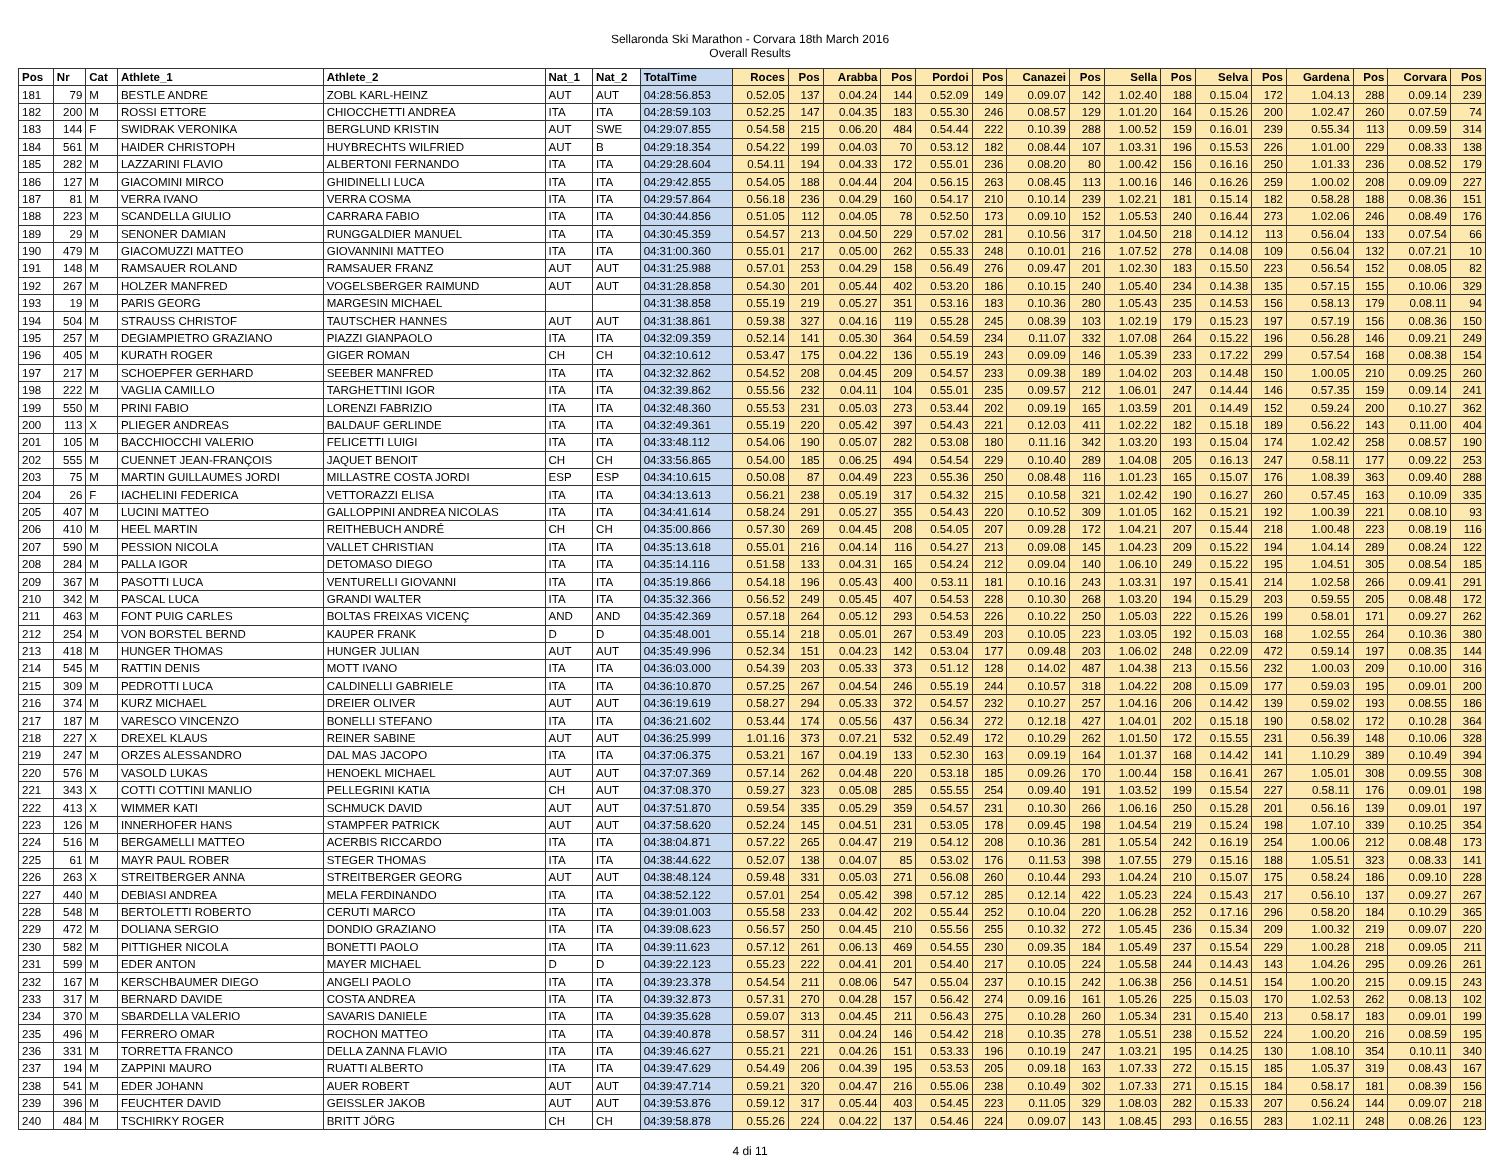Sellaronda Ski Marathon - Corvara 18th March 2016
Overall Results
| Pos | Nr | Cat | Athlete_1 | Athlete_2 | Nat_1 | Nat_2 | TotalTime | Roces | Pos | Arabba | Pos | Pordoi | Pos | Canazei | Pos | Sella | Pos | Selva | Pos | Gardena | Pos | Corvara | Pos |
| --- | --- | --- | --- | --- | --- | --- | --- | --- | --- | --- | --- | --- | --- | --- | --- | --- | --- | --- | --- | --- | --- | --- | --- |
| 181 | 79 | M | BESTLE ANDRE | ZOBL KARL-HEINZ | AUT | AUT | 04:28:56.853 | 0.52.05 | 137 | 0.04.24 | 144 | 0.52.09 | 149 | 0.09.07 | 142 | 1.02.40 | 188 | 0.15.04 | 172 | 1.04.13 | 288 | 0.09.14 | 239 |
| 182 | 200 | M | ROSSI ETTORE | CHIOCCHETTI ANDREA | ITA | ITA | 04:28:59.103 | 0.52.25 | 147 | 0.04.35 | 183 | 0.55.30 | 246 | 0.08.57 | 129 | 1.01.20 | 164 | 0.15.26 | 200 | 1.02.47 | 260 | 0.07.59 | 74 |
| 183 | 144 | F | SWIDRAK VERONIKA | BERGLUND KRISTIN | AUT | SWE | 04:29:07.855 | 0.54.58 | 215 | 0.06.20 | 484 | 0.54.44 | 222 | 0.10.39 | 288 | 1.00.52 | 159 | 0.16.01 | 239 | 0.55.34 | 113 | 0.09.59 | 314 |
| 184 | 561 | M | HAIDER CHRISTOPH | HUYBRECHTS WILFRIED | AUT | B | 04:29:18.354 | 0.54.22 | 199 | 0.04.03 | 70 | 0.53.12 | 182 | 0.08.44 | 107 | 1.03.31 | 196 | 0.15.53 | 226 | 1.01.00 | 229 | 0.08.33 | 138 |
| 185 | 282 | M | LAZZARINI FLAVIO | ALBERTONI FERNANDO | ITA | ITA | 04:29:28.604 | 0.54.11 | 194 | 0.04.33 | 172 | 0.55.01 | 236 | 0.08.20 | 80 | 1.00.42 | 156 | 0.16.16 | 250 | 1.01.33 | 236 | 0.08.52 | 179 |
| 186 | 127 | M | GIACOMINI MIRCO | GHIDINELLI LUCA | ITA | ITA | 04:29:42.855 | 0.54.05 | 188 | 0.04.44 | 204 | 0.56.15 | 263 | 0.08.45 | 113 | 1.00.16 | 146 | 0.16.26 | 259 | 1.00.02 | 208 | 0.09.09 | 227 |
| 187 | 81 | M | VERRA IVANO | VERRA COSMA | ITA | ITA | 04:29:57.864 | 0.56.18 | 236 | 0.04.29 | 160 | 0.54.17 | 210 | 0.10.14 | 239 | 1.02.21 | 181 | 0.15.14 | 182 | 0.58.28 | 188 | 0.08.36 | 151 |
| 188 | 223 | M | SCANDELLA GIULIO | CARRARA FABIO | ITA | ITA | 04:30:44.856 | 0.51.05 | 112 | 0.04.05 | 78 | 0.52.50 | 173 | 0.09.10 | 152 | 1.05.53 | 240 | 0.16.44 | 273 | 1.02.06 | 246 | 0.08.49 | 176 |
| 189 | 29 | M | SENONER DAMIAN | RUNGGALDIER MANUEL | ITA | ITA | 04:30:45.359 | 0.54.57 | 213 | 0.04.50 | 229 | 0.57.02 | 281 | 0.10.56 | 317 | 1.04.50 | 218 | 0.14.12 | 113 | 0.56.04 | 133 | 0.07.54 | 66 |
| 190 | 479 | M | GIACOMUZZI MATTEO | GIOVANNINI MATTEO | ITA | ITA | 04:31:00.360 | 0.55.01 | 217 | 0.05.00 | 262 | 0.55.33 | 248 | 0.10.01 | 216 | 1.07.52 | 278 | 0.14.08 | 109 | 0.56.04 | 132 | 0.07.21 | 10 |
| 191 | 148 | M | RAMSAUER ROLAND | RAMSAUER FRANZ | AUT | AUT | 04:31:25.988 | 0.57.01 | 253 | 0.04.29 | 158 | 0.56.49 | 276 | 0.09.47 | 201 | 1.02.30 | 183 | 0.15.50 | 223 | 0.56.54 | 152 | 0.08.05 | 82 |
| 192 | 267 | M | HOLZER MANFRED | VOGELSBERGER RAIMUND | AUT | AUT | 04:31:28.858 | 0.54.30 | 201 | 0.05.44 | 402 | 0.53.20 | 186 | 0.10.15 | 240 | 1.05.40 | 234 | 0.14.38 | 135 | 0.57.15 | 155 | 0.10.06 | 329 |
| 193 | 19 | M | PARIS GEORG | MARGESIN MICHAEL | | | 04:31:38.858 | 0.55.19 | 219 | 0.05.27 | 351 | 0.53.16 | 183 | 0.10.36 | 280 | 1.05.43 | 235 | 0.14.53 | 156 | 0.58.13 | 179 | 0.08.11 | 94 |
| 194 | 504 | M | STRAUSS CHRISTOF | TAUTSCHER HANNES | AUT | AUT | 04:31:38.861 | 0.59.38 | 327 | 0.04.16 | 119 | 0.55.28 | 245 | 0.08.39 | 103 | 1.02.19 | 179 | 0.15.23 | 197 | 0.57.19 | 156 | 0.08.36 | 150 |
| 195 | 257 | M | DEGIAMPIETRO GRAZIANO | PIAZZI GIANPAOLO | ITA | ITA | 04:32:09.359 | 0.52.14 | 141 | 0.05.30 | 364 | 0.54.59 | 234 | 0.11.07 | 332 | 1.07.08 | 264 | 0.15.22 | 196 | 0.56.28 | 146 | 0.09.21 | 249 |
| 196 | 405 | M | KURATH ROGER | GIGER ROMAN | CH | CH | 04:32:10.612 | 0.53.47 | 175 | 0.04.22 | 136 | 0.55.19 | 243 | 0.09.09 | 146 | 1.05.39 | 233 | 0.17.22 | 299 | 0.57.54 | 168 | 0.08.38 | 154 |
| 197 | 217 | M | SCHOEPFER GERHARD | SEEBER MANFRED | ITA | ITA | 04:32:32.862 | 0.54.52 | 208 | 0.04.45 | 209 | 0.54.57 | 233 | 0.09.38 | 189 | 1.04.02 | 203 | 0.14.48 | 150 | 1.00.05 | 210 | 0.09.25 | 260 |
| 198 | 222 | M | VAGLIA CAMILLO | TARGHETTINI IGOR | ITA | ITA | 04:32:39.862 | 0.55.56 | 232 | 0.04.11 | 104 | 0.55.01 | 235 | 0.09.57 | 212 | 1.06.01 | 247 | 0.14.44 | 146 | 0.57.35 | 159 | 0.09.14 | 241 |
| 199 | 550 | M | PRINI FABIO | LORENZI FABRIZIO | ITA | ITA | 04:32:48.360 | 0.55.53 | 231 | 0.05.03 | 273 | 0.53.44 | 202 | 0.09.19 | 165 | 1.03.59 | 201 | 0.14.49 | 152 | 0.59.24 | 200 | 0.10.27 | 362 |
| 200 | 113 | X | PLIEGER ANDREAS | BALDAUF GERLINDE | ITA | ITA | 04:32:49.361 | 0.55.19 | 220 | 0.05.42 | 397 | 0.54.43 | 221 | 0.12.03 | 411 | 1.02.22 | 182 | 0.15.18 | 189 | 0.56.22 | 143 | 0.11.00 | 404 |
| 201 | 105 | M | BACCHIOCCHI VALERIO | FELICETTI LUIGI | ITA | ITA | 04:33:48.112 | 0.54.06 | 190 | 0.05.07 | 282 | 0.53.08 | 180 | 0.11.16 | 342 | 1.03.20 | 193 | 0.15.04 | 174 | 1.02.42 | 258 | 0.08.57 | 190 |
| 202 | 555 | M | CUENNET JEAN-FRANÇOIS | JAQUET BENOIT | CH | CH | 04:33:56.865 | 0.54.00 | 185 | 0.06.25 | 494 | 0.54.54 | 229 | 0.10.40 | 289 | 1.04.08 | 205 | 0.16.13 | 247 | 0.58.11 | 177 | 0.09.22 | 253 |
| 203 | 75 | M | MARTIN GUILLAUMES JORDI | MILLASTRE COSTA JORDI | ESP | ESP | 04:34:10.615 | 0.50.08 | 87 | 0.04.49 | 223 | 0.55.36 | 250 | 0.08.48 | 116 | 1.01.23 | 165 | 0.15.07 | 176 | 1.08.39 | 363 | 0.09.40 | 288 |
| 204 | 26 | F | IACHELINI FEDERICA | VETTORAZZI ELISA | ITA | ITA | 04:34:13.613 | 0.56.21 | 238 | 0.05.19 | 317 | 0.54.32 | 215 | 0.10.58 | 321 | 1.02.42 | 190 | 0.16.27 | 260 | 0.57.45 | 163 | 0.10.09 | 335 |
| 205 | 407 | M | LUCINI MATTEO | GALLOPPINI ANDREA NICOLAS | ITA | ITA | 04:34:41.614 | 0.58.24 | 291 | 0.05.27 | 355 | 0.54.43 | 220 | 0.10.52 | 309 | 1.01.05 | 162 | 0.15.21 | 192 | 1.00.39 | 221 | 0.08.10 | 93 |
| 206 | 410 | M | HEEL MARTIN | REITHEBUCH ANDRÉ | CH | CH | 04:35:00.866 | 0.57.30 | 269 | 0.04.45 | 208 | 0.54.05 | 207 | 0.09.28 | 172 | 1.04.21 | 207 | 0.15.44 | 218 | 1.00.48 | 223 | 0.08.19 | 116 |
| 207 | 590 | M | PESSION NICOLA | VALLET CHRISTIAN | ITA | ITA | 04:35:13.618 | 0.55.01 | 216 | 0.04.14 | 116 | 0.54.27 | 213 | 0.09.08 | 145 | 1.04.23 | 209 | 0.15.22 | 194 | 1.04.14 | 289 | 0.08.24 | 122 |
| 208 | 284 | M | PALLA IGOR | DETOMASO DIEGO | ITA | ITA | 04:35:14.116 | 0.51.58 | 133 | 0.04.31 | 165 | 0.54.24 | 212 | 0.09.04 | 140 | 1.06.10 | 249 | 0.15.22 | 195 | 1.04.51 | 305 | 0.08.54 | 185 |
| 209 | 367 | M | PASOTTI LUCA | VENTURELLI GIOVANNI | ITA | ITA | 04:35:19.866 | 0.54.18 | 196 | 0.05.43 | 400 | 0.53.11 | 181 | 0.10.16 | 243 | 1.03.31 | 197 | 0.15.41 | 214 | 1.02.58 | 266 | 0.09.41 | 291 |
| 210 | 342 | M | PASCAL LUCA | GRANDI WALTER | ITA | ITA | 04:35:32.366 | 0.56.52 | 249 | 0.05.45 | 407 | 0.54.53 | 228 | 0.10.30 | 268 | 1.03.20 | 194 | 0.15.29 | 203 | 0.59.55 | 205 | 0.08.48 | 172 |
| 211 | 463 | M | FONT PUIG CARLES | BOLTAS FREIXAS VICENÇ | AND | AND | 04:35:42.369 | 0.57.18 | 264 | 0.05.12 | 293 | 0.54.53 | 226 | 0.10.22 | 250 | 1.05.03 | 222 | 0.15.26 | 199 | 0.58.01 | 171 | 0.09.27 | 262 |
| 212 | 254 | M | VON BORSTEL BERND | KAUPER FRANK | D | D | 04:35:48.001 | 0.55.14 | 218 | 0.05.01 | 267 | 0.53.49 | 203 | 0.10.05 | 223 | 1.03.05 | 192 | 0.15.03 | 168 | 1.02.55 | 264 | 0.10.36 | 380 |
| 213 | 418 | M | HUNGER THOMAS | HUNGER JULIAN | AUT | AUT | 04:35:49.996 | 0.52.34 | 151 | 0.04.23 | 142 | 0.53.04 | 177 | 0.09.48 | 203 | 1.06.02 | 248 | 0.22.09 | 472 | 0.59.14 | 197 | 0.08.35 | 144 |
| 214 | 545 | M | RATTIN DENIS | MOTT IVANO | ITA | ITA | 04:36:03.000 | 0.54.39 | 203 | 0.05.33 | 373 | 0.51.12 | 128 | 0.14.02 | 487 | 1.04.38 | 213 | 0.15.56 | 232 | 1.00.03 | 209 | 0.10.00 | 316 |
| 215 | 309 | M | PEDROTTI LUCA | CALDINELLI GABRIELE | ITA | ITA | 04:36:10.870 | 0.57.25 | 267 | 0.04.54 | 246 | 0.55.19 | 244 | 0.10.57 | 318 | 1.04.22 | 208 | 0.15.09 | 177 | 0.59.03 | 195 | 0.09.01 | 200 |
| 216 | 374 | M | KURZ MICHAEL | DREIER OLIVER | AUT | AUT | 04:36:19.619 | 0.58.27 | 294 | 0.05.33 | 372 | 0.54.57 | 232 | 0.10.27 | 257 | 1.04.16 | 206 | 0.14.42 | 139 | 0.59.02 | 193 | 0.08.55 | 186 |
| 217 | 187 | M | VARESCO VINCENZO | BONELLI STEFANO | ITA | ITA | 04:36:21.602 | 0.53.44 | 174 | 0.05.56 | 437 | 0.56.34 | 272 | 0.12.18 | 427 | 1.04.01 | 202 | 0.15.18 | 190 | 0.58.02 | 172 | 0.10.28 | 364 |
| 218 | 227 | X | DREXEL KLAUS | REINER SABINE | AUT | AUT | 04:36:25.999 | 1.01.16 | 373 | 0.07.21 | 532 | 0.52.49 | 172 | 0.10.29 | 262 | 1.01.50 | 172 | 0.15.55 | 231 | 0.56.39 | 148 | 0.10.06 | 328 |
| 219 | 247 | M | ORZES ALESSANDRO | DAL MAS JACOPO | ITA | ITA | 04:37:06.375 | 0.53.21 | 167 | 0.04.19 | 133 | 0.52.30 | 163 | 0.09.19 | 164 | 1.01.37 | 168 | 0.14.42 | 141 | 1.10.29 | 389 | 0.10.49 | 394 |
| 220 | 576 | M | VASOLD LUKAS | HENOEKL MICHAEL | AUT | AUT | 04:37:07.369 | 0.57.14 | 262 | 0.04.48 | 220 | 0.53.18 | 185 | 0.09.26 | 170 | 1.00.44 | 158 | 0.16.41 | 267 | 1.05.01 | 308 | 0.09.55 | 308 |
| 221 | 343 | X | COTTI COTTINI MANLIO | PELLEGRINI KATIA | CH | AUT | 04:37:08.370 | 0.59.27 | 323 | 0.05.08 | 285 | 0.55.55 | 254 | 0.09.40 | 191 | 1.03.52 | 199 | 0.15.54 | 227 | 0.58.11 | 176 | 0.09.01 | 198 |
| 222 | 413 | X | WIMMER KATI | SCHMUCK DAVID | AUT | AUT | 04:37:51.870 | 0.59.54 | 335 | 0.05.29 | 359 | 0.54.57 | 231 | 0.10.30 | 266 | 1.06.16 | 250 | 0.15.28 | 201 | 0.56.16 | 139 | 0.09.01 | 197 |
| 223 | 126 | M | INNERHOFER HANS | STAMPFER PATRICK | AUT | AUT | 04:37:58.620 | 0.52.24 | 145 | 0.04.51 | 231 | 0.53.05 | 178 | 0.09.45 | 198 | 1.04.54 | 219 | 0.15.24 | 198 | 1.07.10 | 339 | 0.10.25 | 354 |
| 224 | 516 | M | BERGAMELLI MATTEO | ACERBIS RICCARDO | ITA | ITA | 04:38:04.871 | 0.57.22 | 265 | 0.04.47 | 219 | 0.54.12 | 208 | 0.10.36 | 281 | 1.05.54 | 242 | 0.16.19 | 254 | 1.00.06 | 212 | 0.08.48 | 173 |
| 225 | 61 | M | MAYR PAUL ROBER | STEGER THOMAS | ITA | ITA | 04:38:44.622 | 0.52.07 | 138 | 0.04.07 | 85 | 0.53.02 | 176 | 0.11.53 | 398 | 1.07.55 | 279 | 0.15.16 | 188 | 1.05.51 | 323 | 0.08.33 | 141 |
| 226 | 263 | X | STREITBERGER ANNA | STREITBERGER GEORG | AUT | AUT | 04:38:48.124 | 0.59.48 | 331 | 0.05.03 | 271 | 0.56.08 | 260 | 0.10.44 | 293 | 1.04.24 | 210 | 0.15.07 | 175 | 0.58.24 | 186 | 0.09.10 | 228 |
| 227 | 440 | M | DEBIASI ANDREA | MELA FERDINANDO | ITA | ITA | 04:38:52.122 | 0.57.01 | 254 | 0.05.42 | 398 | 0.57.12 | 285 | 0.12.14 | 422 | 1.05.23 | 224 | 0.15.43 | 217 | 0.56.10 | 137 | 0.09.27 | 267 |
| 228 | 548 | M | BERTOLETTI ROBERTO | CERUTI MARCO | ITA | ITA | 04:39:01.003 | 0.55.58 | 233 | 0.04.42 | 202 | 0.55.44 | 252 | 0.10.04 | 220 | 1.06.28 | 252 | 0.17.16 | 296 | 0.58.20 | 184 | 0.10.29 | 365 |
| 229 | 472 | M | DOLIANA SERGIO | DONDIO GRAZIANO | ITA | ITA | 04:39:08.623 | 0.56.57 | 250 | 0.04.45 | 210 | 0.55.56 | 255 | 0.10.32 | 272 | 1.05.45 | 236 | 0.15.34 | 209 | 1.00.32 | 219 | 0.09.07 | 220 |
| 230 | 582 | M | PITTIGHER NICOLA | BONETTI PAOLO | ITA | ITA | 04:39:11.623 | 0.57.12 | 261 | 0.06.13 | 469 | 0.54.55 | 230 | 0.09.35 | 184 | 1.05.49 | 237 | 0.15.54 | 229 | 1.00.28 | 218 | 0.09.05 | 211 |
| 231 | 599 | M | EDER ANTON | MAYER MICHAEL | D | D | 04:39:22.123 | 0.55.23 | 222 | 0.04.41 | 201 | 0.54.40 | 217 | 0.10.05 | 224 | 1.05.58 | 244 | 0.14.43 | 143 | 1.04.26 | 295 | 0.09.26 | 261 |
| 232 | 167 | M | KERSCHBAUMER DIEGO | ANGELI PAOLO | ITA | ITA | 04:39:23.378 | 0.54.54 | 211 | 0.08.06 | 547 | 0.55.04 | 237 | 0.10.15 | 242 | 1.06.38 | 256 | 0.14.51 | 154 | 1.00.20 | 215 | 0.09.15 | 243 |
| 233 | 317 | M | BERNARD DAVIDE | COSTA ANDREA | ITA | ITA | 04:39:32.873 | 0.57.31 | 270 | 0.04.28 | 157 | 0.56.42 | 274 | 0.09.16 | 161 | 1.05.26 | 225 | 0.15.03 | 170 | 1.02.53 | 262 | 0.08.13 | 102 |
| 234 | 370 | M | SBARDELLA VALERIO | SAVARIS DANIELE | ITA | ITA | 04:39:35.628 | 0.59.07 | 313 | 0.04.45 | 211 | 0.56.43 | 275 | 0.10.28 | 260 | 1.05.34 | 231 | 0.15.40 | 213 | 0.58.17 | 183 | 0.09.01 | 199 |
| 235 | 496 | M | FERRERO OMAR | ROCHON MATTEO | ITA | ITA | 04:39:40.878 | 0.58.57 | 311 | 0.04.24 | 146 | 0.54.42 | 218 | 0.10.35 | 278 | 1.05.51 | 238 | 0.15.52 | 224 | 1.00.20 | 216 | 0.08.59 | 195 |
| 236 | 331 | M | TORRETTA FRANCO | DELLA ZANNA FLAVIO | ITA | ITA | 04:39:46.627 | 0.55.21 | 221 | 0.04.26 | 151 | 0.53.33 | 196 | 0.10.19 | 247 | 1.03.21 | 195 | 0.14.25 | 130 | 1.08.10 | 354 | 0.10.11 | 340 |
| 237 | 194 | M | ZAPPINI MAURO | RUATTI ALBERTO | ITA | ITA | 04:39:47.629 | 0.54.49 | 206 | 0.04.39 | 195 | 0.53.53 | 205 | 0.09.18 | 163 | 1.07.33 | 272 | 0.15.15 | 185 | 1.05.37 | 319 | 0.08.43 | 167 |
| 238 | 541 | M | EDER JOHANN | AUER ROBERT | AUT | AUT | 04:39:47.714 | 0.59.21 | 320 | 0.04.47 | 216 | 0.55.06 | 238 | 0.10.49 | 302 | 1.07.33 | 271 | 0.15.15 | 184 | 0.58.17 | 181 | 0.08.39 | 156 |
| 239 | 396 | M | FEUCHTER DAVID | GEISSLER JAKOB | AUT | AUT | 04:39:53.876 | 0.59.12 | 317 | 0.05.44 | 403 | 0.54.45 | 223 | 0.11.05 | 329 | 1.08.03 | 282 | 0.15.33 | 207 | 0.56.24 | 144 | 0.09.07 | 218 |
| 240 | 484 | M | TSCHIRKY ROGER | BRITT JÖRG | CH | CH | 04:39:58.878 | 0.55.26 | 224 | 0.04.22 | 137 | 0.54.46 | 224 | 0.09.07 | 143 | 1.08.45 | 293 | 0.16.55 | 283 | 1.02.11 | 248 | 0.08.26 | 123 |
4 di 11